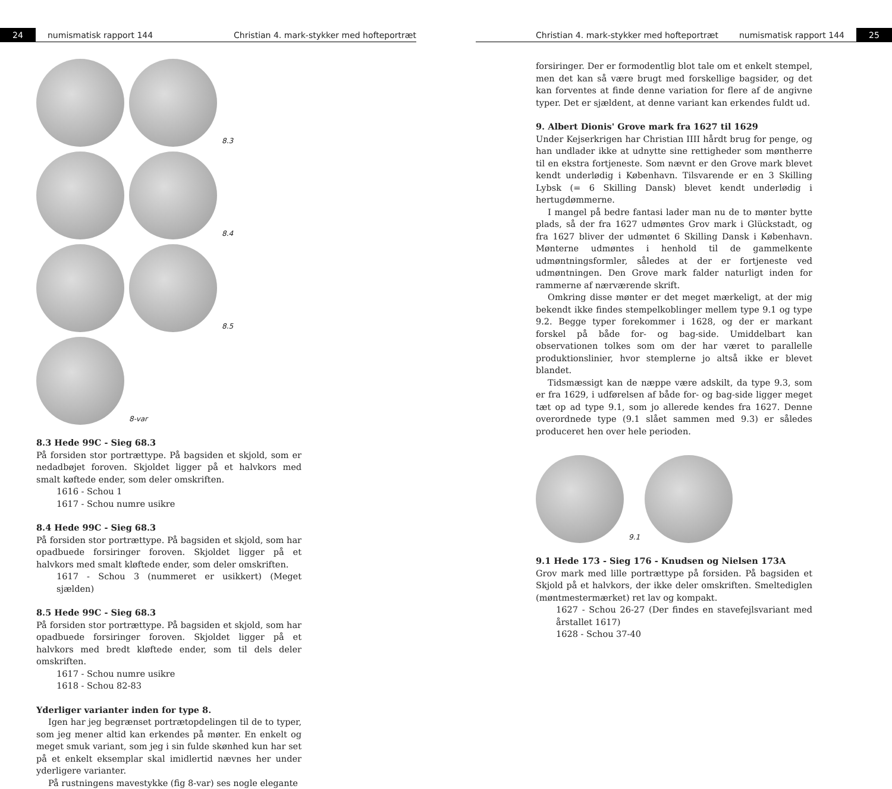24 numismatisk rapport 144 Christian 4. mark-stykker med hofteportræt
8.3 8.4 8.5 8-var
8.3 Hede 99C - Sieg 68.3
På forsiden stor portrættype. På bagsiden et skjold, som er nedadbøjet foroven. Skjoldet ligger på et halvkors med smalt køftede ender, som deler omskriften.
1616 - Schou 1
1617 - Schou numre usikre
8.4 Hede 99C - Sieg 68.3
På forsiden stor portrættype. På bagsiden et skjold, som har opadbuede forsiringer foroven. Skjoldet ligger på et halvkors med smalt kløftede ender, som deler omskriften.
1617 - Schou 3 (nummeret er usikkert) (Meget sjælden)
8.5 Hede 99C - Sieg 68.3
På forsiden stor portrættype. På bagsiden et skjold, som har opadbuede forsiringer foroven. Skjoldet ligger på et halvkors med bredt kløftede ender, som til dels deler omskriften.
1617 - Schou numre usikre
1618 - Schou 82-83
Yderliger varianter inden for type 8.
Igen har jeg begrænset portrætopdelingen til de to typer, som jeg mener altid kan erkendes på mønter. En enkelt og meget smuk variant, som jeg i sin fulde skønhed kun har set på et enkelt eksemplar skal imidlertid nævnes her under yderligere varianter.
På rustningens mavestykke (fig 8-var) ses nogle elegante
Christian 4. mark-stykker med hofteportræt numismatisk rapport 144 25
forsiringer. Der er formodentlig blot tale om et enkelt stempel, men det kan så være brugt med forskellige bagsider, og det kan forventes at finde denne variation for flere af de angivne typer. Det er sjældent, at denne variant kan erkendes fuldt ud.
9. Albert Dionis' Grove mark fra 1627 til 1629
Under Kejserkrigen har Christian IIII hårdt brug for penge, og han undlader ikke at udnytte sine rettigheder som møntherre til en ekstra fortjeneste. Som nævnt er den Grove mark blevet kendt underlødig i København. Tilsvarende er en 3 Skilling Lybsk (= 6 Skilling Dansk) blevet kendt underlødig i hertugdømmerne.
I mangel på bedre fantasi lader man nu de to mønter bytte plads, så der fra 1627 udmøntes Grov mark i Glückstadt, og fra 1627 bliver der udmøntet 6 Skilling Dansk i København. Mønterne udmøntes i henhold til de gammelkente udmøntningsformler, således at der er fortjeneste ved udmøntningen. Den Grove mark falder naturligt inden for rammerne af nærværende skrift.
Omkring disse mønter er det meget mærkeligt, at der mig bekendt ikke findes stempelkoblinger mellem type 9.1 og type 9.2. Begge typer forekommer i 1628, og der er markant forskel på både for- og bag-side. Umiddelbart kan observationen tolkes som om der har været to parallelle produktionslinier, hvor stemplerne jo altså ikke er blevet blandet.
Tidsmæssigt kan de næppe være adskilt, da type 9.3, som er fra 1629, i udførelsen af både for- og bag-side ligger meget tæt op ad type 9.1, som jo allerede kendes fra 1627. Denne overordnede type (9.1 slået sammen med 9.3) er således produceret hen over hele perioden.
9.1
9.1 Hede 173 - Sieg 176 - Knudsen og Nielsen 173A
Grov mark med lille portrættype på forsiden. På bagsiden et Skjold på et halvkors, der ikke deler omskriften. Smeltediglen (møntmestermærket) ret lav og kompakt.
1627 - Schou 26-27 (Der findes en stavefejlsvariant med årstallet 1617)
1628 - Schou 37-40